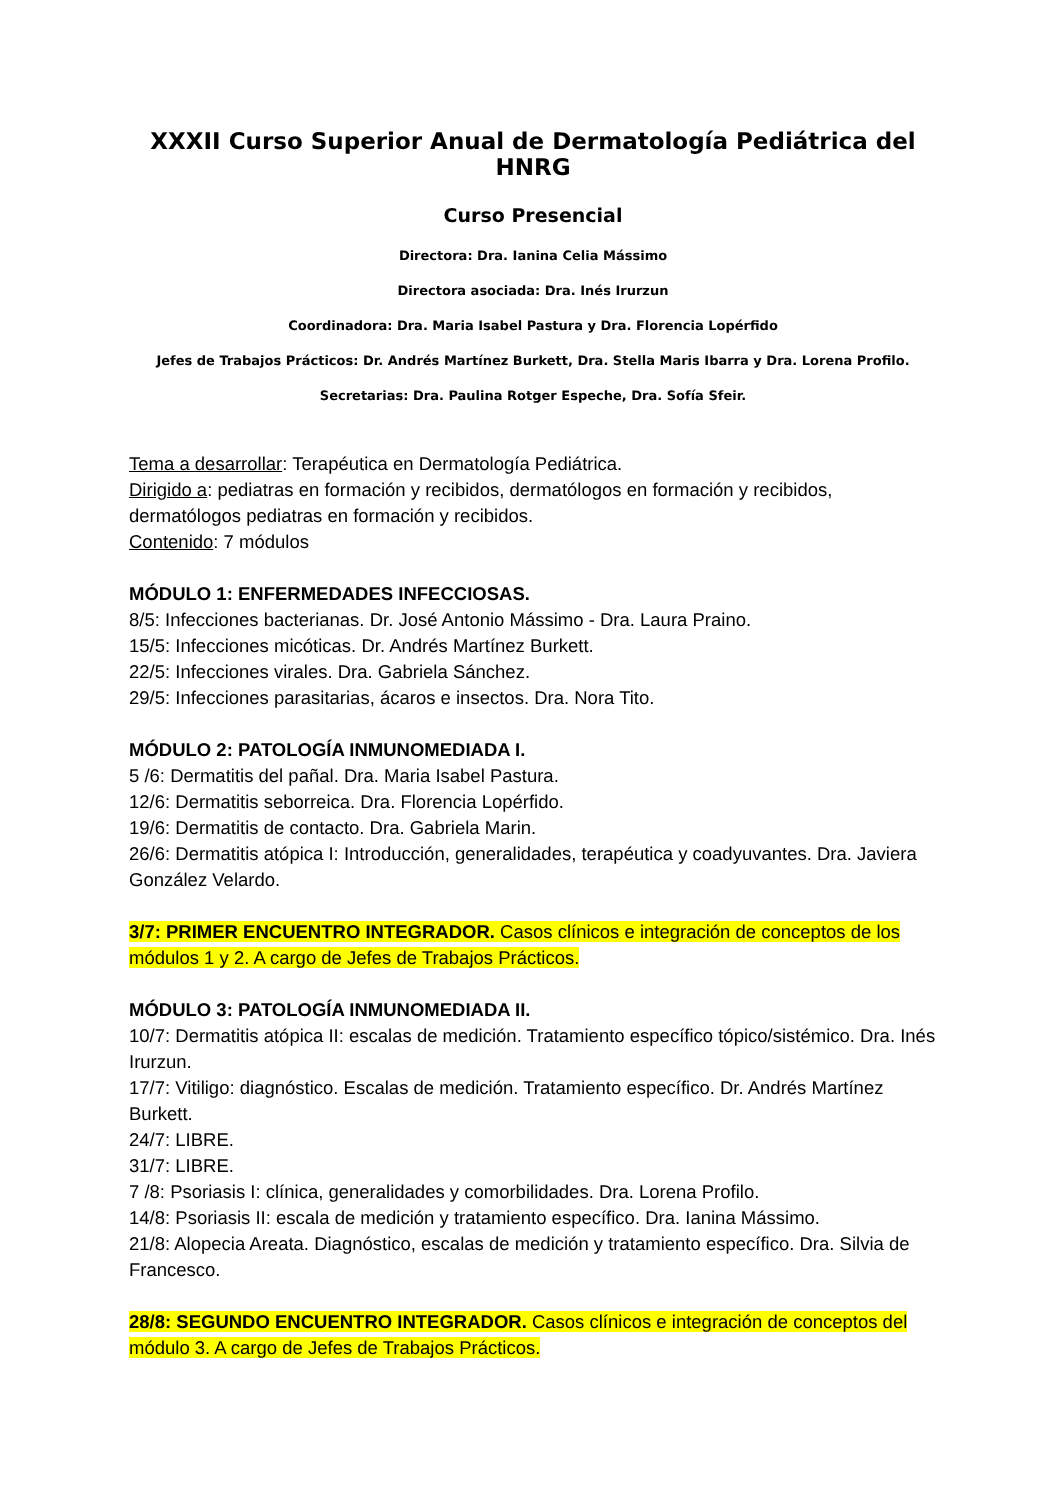XXXII Curso Superior Anual de Dermatología Pediátrica del HNRG
Curso Presencial
Directora: Dra. Ianina Celia Mássimo
Directora asociada: Dra. Inés Irurzun
Coordinadora: Dra. Maria Isabel Pastura y Dra. Florencia Lopérfido
Jefes de Trabajos Prácticos: Dr. Andrés Martínez Burkett, Dra. Stella Maris Ibarra y Dra. Lorena Profilo.
Secretarias: Dra. Paulina Rotger Espeche, Dra. Sofía Sfeir.
Tema a desarrollar: Terapéutica en Dermatología Pediátrica.
Dirigido a: pediatras en formación y recibidos, dermatólogos en formación y recibidos, dermatólogos pediatras en formación y recibidos.
Contenido: 7 módulos
MÓDULO 1: ENFERMEDADES INFECCIOSAS.
8/5: Infecciones bacterianas. Dr. José Antonio Mássimo - Dra. Laura Praino.
15/5: Infecciones micóticas. Dr. Andrés Martínez Burkett.
22/5: Infecciones virales. Dra. Gabriela Sánchez.
29/5: Infecciones parasitarias, ácaros e insectos. Dra. Nora Tito.
MÓDULO 2: PATOLOGÍA INMUNOMEDIADA I.
5 /6: Dermatitis del pañal. Dra. Maria Isabel Pastura.
12/6: Dermatitis seborreica. Dra. Florencia Lopérfido.
19/6: Dermatitis de contacto. Dra. Gabriela Marin.
26/6: Dermatitis atópica I: Introducción, generalidades, terapéutica y coadyuvantes. Dra. Javiera González Velardo.
3/7: PRIMER ENCUENTRO INTEGRADOR. Casos clínicos e integración de conceptos de los módulos 1 y 2. A cargo de Jefes de Trabajos Prácticos.
MÓDULO 3: PATOLOGÍA INMUNOMEDIADA II.
10/7: Dermatitis atópica II: escalas de medición. Tratamiento específico tópico/sistémico. Dra. Inés Irurzun.
17/7: Vitiligo: diagnóstico. Escalas de medición. Tratamiento específico. Dr. Andrés Martínez Burkett.
24/7: LIBRE.
31/7: LIBRE.
7 /8: Psoriasis I: clínica, generalidades y comorbilidades. Dra. Lorena Profilo.
14/8: Psoriasis II: escala de medición y tratamiento específico. Dra. Ianina Mássimo.
21/8: Alopecia Areata. Diagnóstico, escalas de medición y tratamiento específico. Dra. Silvia de Francesco.
28/8: SEGUNDO ENCUENTRO INTEGRADOR. Casos clínicos e integración de conceptos del módulo 3. A cargo de Jefes de Trabajos Prácticos.